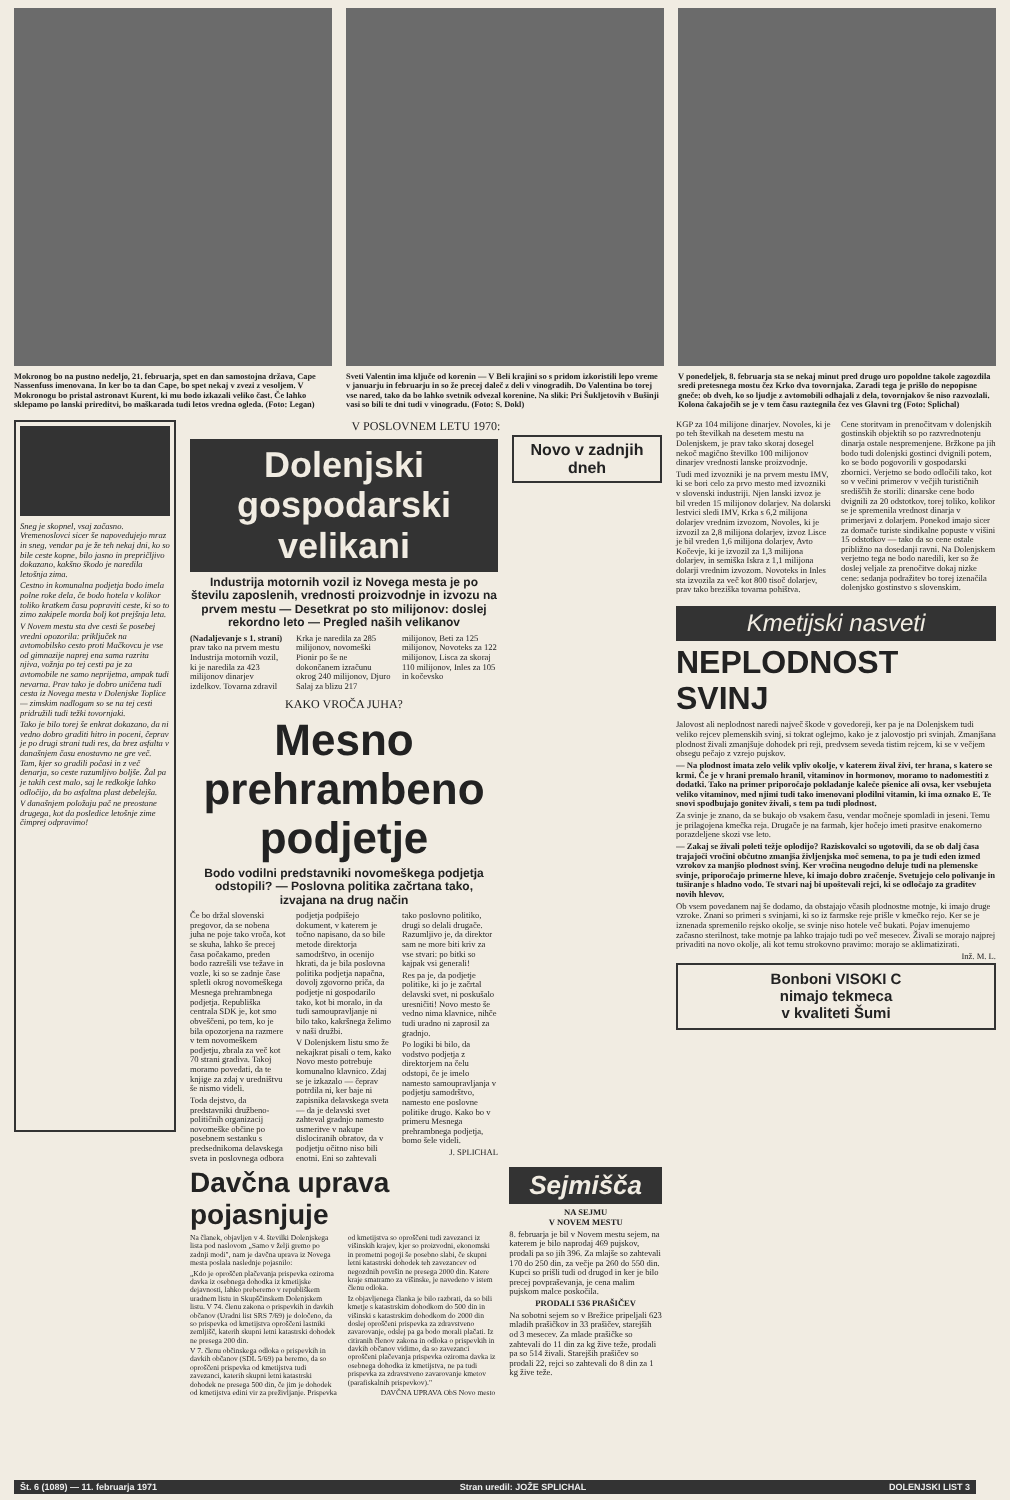Mokronog bo na pustno nedeljo, 21. februarja, spet en dan samostojna država, Cape Nassenfuss imenovana. In ker bo ta dan Cape, bo spet nekaj v zvezi z vesoljem. V Mokronogu bo pristal astronavt Kurent, ki mu bodo izkazali veliko čast. Če lahko sklepamo po lanski prireditvi, bo maškarada tudi letos vredna ogleda. (Foto: Legan)
Sveti Valentin ima ključe od korenin — V Beli krajini so s pridom izkoristili lepo vreme v januarju in februarju in so že precej daleč z deli v vinogradih. Do Valentina bo torej vse nared, tako da bo lahko svetnik odvezal korenine. Na sliki: Pri Šukljetovih v Bušinji vasi so bili te dni tudi v vinogradu. (Foto: S. Dokl)
V ponedeljek, 8. februarja sta se nekaj minut pred drugo uro popoldne takole zagozdila sredi pretesnega mostu čez Krko dva tovornjaka. Zaradi tega je prišlo do nepopisne gneče: ob dveh, ko so ljudje z avtomobili odhajali z dela, tovornjakov še niso razvozlali. Kolona čakajočih se je v tem času raztegnila čez ves Glavni trg (Foto: Splichal)
Sneg je skopnel, vsaj začasno. Vremenoslovci sicer še napovedujejo mraz in sneg, vendar pa je že teh nekaj dni, ko so bile ceste kopne, bilo jasno in prepričljivo dokazano, kakšno škodo je naredila letošnja zima.
Cestno in komunalna podjetja bodo imela polne roke dela, če bodo hotela v kolikor toliko kratkem času popraviti ceste, ki so to zimo zakipele morda bolj kot prejšnja leta.
V Novem mestu sta dve cesti še posebej vredni opozorila: priključek na avtomobilsko cesto proti Mačkovcu je vse od gimnazije naprej ena sama razrita njiva, vožnja po tej cesti pa je za avtomobile ne samo neprijetna, ampak tudi nevarna. Prav tako je dobro uničena tudi cesta iz Novega mesta v Dolenjske Toplice — zimskim nadlogam so se na tej cesti pridružili tudi težki tovornjaki.
Tako je bilo torej še enkrat dokazano, da ni vedno dobro graditi hitro in poceni, čeprav je po drugi strani tudi res, da brez asfalta v današnjem času enostavno ne gre več. Tam, kjer so gradili počasi in z več denarja, so ceste razumljivo boljše. Žal pa je takih cest malo, saj le redkokje lahko odločijo, da bo asfaltna plast debelejša.
V današnjem položaju pač ne preostane drugega, kot da posledice letošnje zime čimprej odpravimo!
V POSLOVNEM LETU 1970:
Dolenjski gospodarski velikani
Industrija motornih vozil iz Novega mesta je po številu zaposlenih, vrednosti proizvodnje in izvozu na prvem mestu — Desetkrat po sto milijonov: doslej rekordno leto — Pregled naših velikanov
(Nadaljevanje s 1. strani) prav tako na prvem mestu Industrija motornih vozil, ki je naredila za 423 milijonov dinarjev izdelkov. Tovarna zdravil Krka je naredila za 285 milijonov, novomeški Pionir po še ne dokončanem izračunu okrog 240 milijonov, Djuro Salaj za blizu 217 milijonov, Beti za 125 milijonov, Novoteks za 122 milijonov, Lisca za skoraj 110 milijonov, Inles za 105 in kočevsko
KAKO VROČA JUHA?
Mesno prehrambeno podjetje
Bodo vodilni predstavniki novomeškega podjetja odstopili? — Poslovna politika začrtana tako, izvajana na drug način
Če bo držal slovenski pregovor, da se nobena juha ne poje tako vroča, kot se skuha, lahko še precej časa počakamo, preden bodo razrešili vse težave in vozle, ki so se zadnje čase spletli okrog novomeškega Mesnega prehrambnega podjetja. Republiška centrala SDK je, kot smo obveščeni, po tem, ko je bila opozorjena na razmere v tem novomeškem podjetju, zbrala za več kot 70 strani gradiva. Takoj moramo povedati, da te knjige za zdaj v uredništvu še nismo videli.
Toda dejstvo, da predstavniki družbeno-političnih organizacij novomeške občine po posebnem sestanku s predsednikoma delavskega sveta in poslovnega odbora podjetja podpišejo dokument, v katerem je točno napisano, da so bile metode direktorja samodrštvo, in ocenijo hkrati, da je bila poslovna politika podjetja napačna, dovolj zgovorno priča, da podjetje ni gospodarilo tako, kot bi moralo, in da tudi samoupravljanje ni bilo tako, kakršnega želimo v naši družbi.
V Dolenjskem listu smo že nekajkrat pisali o tem, kako Novo mesto potrebuje komunalno klavnico. Zdaj se je izkazalo — čeprav potrdila ni, ker baje ni zapisnika delavskega sveta — da je delavski svet zahteval gradnjo namesto usmeritve v nakupe dislociranih obratov, da v podjetju očitno niso bili enotni. Eni so zahtevali tako poslovno politiko, drugi so delali drugače. Razumljivo je, da direktor sam ne more biti kriv za vse stvari: po bitki so kajpak vsi generali!
Res pa je, da podjetje politike, ki jo je začrtal delavski svet, ni poskušalo uresničiti! Novo mesto še vedno nima klavnice, nihče tudi uradno ni zaprosil za gradnjo.
Po logiki bi bilo, da vodstvo podjetja z direktorjem na čelu odstopi, če je imelo namesto samoupravljanja v podjetju samodrštvo, namesto ene poslovne politike drugo. Kako bo v primeru Mesnega prehrambnega podjetja, bomo šele videli.
J. SPLICHAL
Novo v zadnjih dneh
Davčna uprava pojasnjuje
Na članek, objavljen v 4. številki Dolenjskega lista pod naslovom „Samo v želji gremo po zadnji modi", nam je davčna uprava iz Novega mesta poslala naslednje pojasnilo:
„Kdo je oproščen plačevanja prispevka oziroma davka iz osebnega dohodka iz kmetijske dejavnosti, lahko preberemo v republiškem uradnem listu in Skupščinskem Dolenjskem listu. V 74. členu zakona o prispevkih in davkih občanov (Uradni list SRS 7/69) je določeno, da so prispevka od kmetijstva oproščeni lastniki zemljišč, katerih skupni letni katastrski dohodek ne presega 200 din.
V 7. členu občinskega odloka o prispevkih in davkih občanov (SDL 5/69) pa beremo, da so oproščeni prispevka od kmetijstva tudi zavezanci, katerih skupni letni katastrski dohodek ne presega 500 din, če jim je dohodek od kmetijstva edini vir za preživljanje. Prispevka od kmetijstva so oproščeni tudi zavezanci iz višinskih krajev, kjer so proizvodni, ekonomski in prometni pogoji še posebno slabi, če skupni letni katastrski dohodek teh zavezancev od negozdnih površin ne presega 2000 din. Katere kraje smatramo za višinske, je navedeno v istem členu odloka.
Iz objavljenega članka je bilo razbrati, da so bili kmetje s katastrskim dohodkom do 500 din in višinski s katastrskim dohodkom do 2000 din doslej oproščeni prispevka za zdravstveno zavarovanje, odslej pa ga bodo morali plačati. Iz citiranih členov zakona in odloka o prispevkih in davkih občanov vidimo, da so zavezanci oproščeni plačevanja prispevka oziroma davka iz osebnega dohodka iz kmetijstva, ne pa tudi prispevka za zdravstveno zavarovanje kmetov (parafiskalnih prispevkov)."
DAVČNA UPRAVA ObS Novo mesto
Sejmišča
NA SEJMU
V NOVEM MESTU
8. februarja je bil v Novem mestu sejem, na katerem je bilo naprodaj 469 pujskov, prodali pa so jih 396. Za mlajše so zahtevali 170 do 250 din, za večje pa 260 do 550 din. Kupci so prišli tudi od drugod in ker je bilo precej povpraševanja, je cena malim pujskom malce poskočila.
PRODALI 536 PRAŠIČEV
Na sobotni sejem so v Brežice pripeljali 623 mladih prašičkov in 33 prašičev, starejših od 3 mesecev. Za mlade prašičke so zahtevali do 11 din za kg žive teže, prodali pa so 514 živali. Starejših prašičev so prodali 22, rejci so zahtevali do 8 din za 1 kg žive teže.
KGP za 104 milijone dinarjev. Novoles, ki je po teh številkah na desetem mestu na Dolenjskem, je prav tako skoraj dosegel nekoč magično številko 100 milijonov dinarjev vrednosti lanske proizvodnje.
Tudi med izvozniki je na prvem mestu IMV, ki se bori celo za prvo mesto med izvozniki v slovenski industriji. Njen lanski izvoz je bil vreden 15 milijonov dolarjev. Na dolarski lestvici sledi IMV, Krka s 6,2 milijona dolarjev vrednim izvozom, Novoles, ki je izvozil za 2,8 milijona dolarjev, izvoz Lisce je bil vreden 1,6 milijona dolarjev, Avto Kočevje, ki je izvozil za 1,3 milijona dolarjev, in semiška Iskra z 1,1 milijona dolarji vrednim izvozom. Novoteks in Inles sta izvozila za več kot 800 tisoč dolarjev, prav tako breziška tovarna pohištva.
Cene storitvam in prenočitvam v dolenjskih gostinskih objektih so po razvrednotenju dinarja ostale nespremenjene. Bržkone pa jih bodo tudi dolenjski gostinci dvignili potem, ko se bodo pogovorili v gospodarski zbornici. Verjetno se bodo odločili tako, kot so v večini primerov v večjih turističnih središčih že storili: dinarske cene bodo dvignili za 20 odstotkov, torej toliko, kolikor se je spremenila vrednost dinarja v primerjavi z dolarjem. Ponekod imajo sicer za domače turiste sindikalne popuste v višini 15 odstotkov — tako da so cene ostale približno na dosedanji ravni. Na Dolenjskem verjetno tega ne bodo naredili, ker so že doslej veljale za prenočitve dokaj nizke cene: sedanja podražitev bo torej izenačila dolenjsko gostinstvo s slovenskim.
Kmetijski nasveti
NEPLODNOST SVINJ
Jalovost ali neplodnost naredi največ škode v govedoreji, ker pa je na Dolenjskem tudi veliko rejcev plemenskih svinj, si tokrat oglejmo, kako je z jalovostjo pri svinjah. Zmanjšana plodnost živali zmanjšuje dohodek pri reji, predvsem seveda tistim rejcem, ki se v večjem obsegu pečajo z vzrejo pujskov.
— Na plodnost imata zelo velik vpliv okolje, v katerem žival živi, ter hrana, s katero se krmi. Če je v hrani premalo hranil, vitaminov in hormonov, moramo to nadomestiti z dodatki. Tako na primer priporočajo pokladanje kaleče pšenice ali ovsa, ker vsebujeta veliko vitaminov, med njimi tudi tako imenovani plodilni vitamin, ki ima oznako E. Te snovi spodbujajo gonitev živali, s tem pa tudi plodnost.
Za svinje je znano, da se bukajo ob vsakem času, vendar močneje spomladi in jeseni. Temu je prilagojena kmečka reja. Drugače je na farmah, kjer hočejo imeti prasitve enakomerno porazdeljene skozi vse leto.
— Zakaj se živali poleti težje oplodijo? Raziskovalci so ugotovili, da se ob dalj časa trajajoči vročini občutno zmanjša življenjska moč semena, to pa je tudi eden izmed vzrokov za manjšo plodnost svinj. Ker vročina neugodno deluje tudi na plemenske svinje, priporočajo primerne hleve, ki imajo dobro zračenje. Svetujejo celo polivanje in tuširanje s hladno vodo. Te stvari naj bi upoštevali rejci, ki se odločajo za graditev novih hlevov.
Ob vsem povedanem naj še dodamo, da obstajajo včasih plodnostne motnje, ki imajo druge vzroke. Znani so primeri s svinjami, ki so iz farmske reje prišle v kmečko rejo. Ker se je iznenada spremenilo rejsko okolje, se svinje niso hotele več bukati. Pojav imenujemo začasno sterilnost, take motnje pa lahko trajajo tudi po več mesecev. Živali se morajo najprej privaditi na novo okolje, ali kot temu strokovno pravimo: morajo se aklimatizirati.
Inž. M. L.
Bonboni VISOKI C
nimajo tekmeca
v kvaliteti Šumi
Št. 6 (1089) — 11. februarja 1971 Stran uredil: JOŽE SPLICHAL DOLENJSKI LIST 3